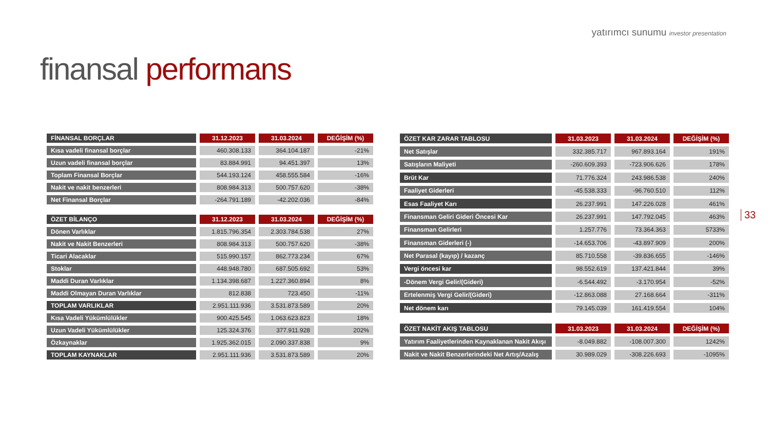yatırımcı sunumu investor presentation
finansal performans
33
| FİNANSAL BORÇLAR | 31.12.2023 | 31.03.2024 | DEĞİŞİM (%) |
| --- | --- | --- | --- |
| Kısa vadeli finansal borçlar | 460.308.133 | 364.104.187 | -21% |
| Uzun vadeli finansal borçlar | 83.884.991 | 94.451.397 | 13% |
| Toplam Finansal Borçlar | 544.193.124 | 458.555.584 | -16% |
| Nakit ve nakit benzerleri | 808.984.313 | 500.757.620 | -38% |
| Net Finansal Borçlar | -264.791.189 | -42.202.036 | -84% |
| ÖZET BİLANÇO | 31.12.2023 | 31.03.2024 | DEĞİŞİM (%) |
| Dönen Varlıklar | 1.815.796.354 | 2.303.784.538 | 27% |
| Nakit ve Nakit Benzerleri | 808.984.313 | 500.757.620 | -38% |
| Ticari Alacaklar | 515.990.157 | 862.773.234 | 67% |
| Stoklar | 448.948.780 | 687.505.692 | 53% |
| Maddi Duran Varlıklar | 1.134.398.687 | 1.227.360.894 | 8% |
| Maddi Olmayan Duran Varlıklar | 812.838 | 723.450 | -11% |
| TOPLAM VARLIKLAR | 2.951.111.936 | 3.531.873.589 | 20% |
| Kısa Vadeli Yükümlülükler | 900.425.545 | 1.063.623.823 | 18% |
| Uzun Vadeli Yükümlülükler | 125.324.376 | 377.911.928 | 202% |
| Özkaynaklar | 1.925.362.015 | 2.090.337.838 | 9% |
| TOPLAM KAYNAKLAR | 2.951.111.936 | 3.531.873.589 | 20% |
| ÖZET KAR ZARAR TABLOSU | 31.03.2023 | 31.03.2024 | DEĞİŞİM (%) |
| --- | --- | --- | --- |
| Net Satışlar | 332.385.717 | 967.893.164 | 191% |
| Satışların Maliyeti | -260.609.393 | -723.906.626 | 178% |
| Brüt Kar | 71.776.324 | 243.986.538 | 240% |
| Faaliyet Giderleri | -45.538.333 | -96.760.510 | 112% |
| Esas Faaliyet Karı | 26.237.991 | 147.226.028 | 461% |
| Finansman Geliri Gideri Öncesi Kar | 26.237.991 | 147.792.045 | 463% |
| Finansman Gelirleri | 1.257.776 | 73.364.363 | 5733% |
| Finansman Giderleri (-) | -14.653.706 | -43.897.909 | 200% |
| Net Parasal (kayıp) / kazanç | 85.710.558 | -39.836.655 | -146% |
| Vergi öncesi kar | 98.552.619 | 137.421.844 | 39% |
| -Dönem Vergi Gelir/(Gideri) | -6.544.492 | -3.170.954 | -52% |
| Ertelenmiş Vergi Gelir/(Gideri) | -12.863.088 | 27.168.664 | -311% |
| Net dönem karı | 79.145.039 | 161.419.554 | 104% |
| ÖZET NAKİT AKIŞ TABLOSU | 31.03.2023 | 31.03.2024 | DEĞİŞİM (%) |
| Yatırım Faaliyetlerinden Kaynaklanan Nakit Akışı | -8.049.882 | -108.007.300 | 1242% |
| Nakit ve Nakit Benzerlerindeki Net Artış/Azalış | 30.989.029 | -308.226.693 | -1095% |